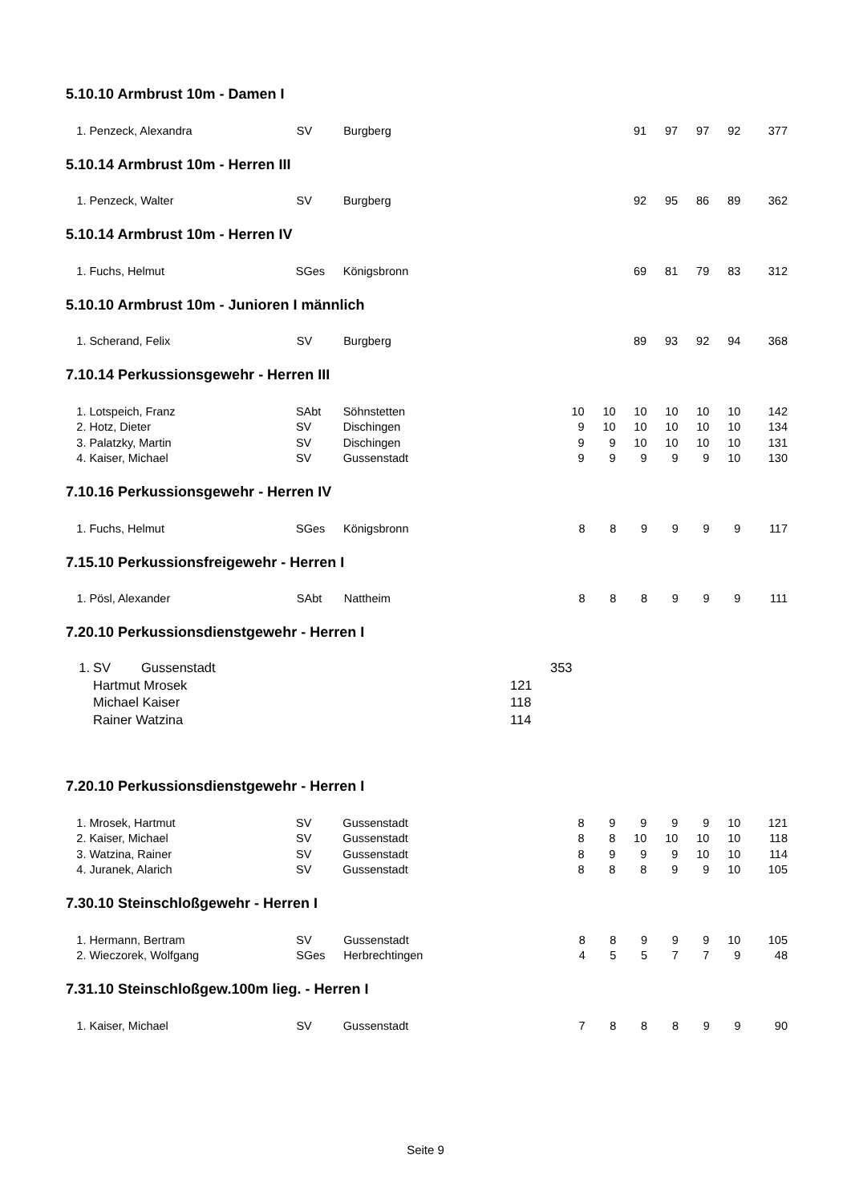5.10.10 Armbrust 10m - Damen I
| 1. | Penzeck, Alexandra | SV | Burgberg | | | | | 91 | 97 | 97 | 92 | 377 |
5.10.14 Armbrust 10m - Herren III
| 1. | Penzeck, Walter | SV | Burgberg | | | | | 92 | 95 | 86 | 89 | 362 |
5.10.14 Armbrust 10m - Herren IV
| 1. | Fuchs, Helmut | SGes | Königsbronn | | | | | 69 | 81 | 79 | 83 | 312 |
5.10.10 Armbrust 10m - Junioren I männlich
| 1. | Scherand, Felix | SV | Burgberg | | | | | 89 | 93 | 92 | 94 | 368 |
7.10.14 Perkussionsgewehr - Herren III
| 1. | Lotspeich, Franz | SAbt | Söhnstetten | | | 10 | 10 | 10 | 10 | 10 | 10 | 142 |
| 2. | Hotz, Dieter | SV | Dischingen | | | 9 | 10 | 10 | 10 | 10 | 10 | 134 |
| 3. | Palatzky, Martin | SV | Dischingen | | | 9 | 9 | 10 | 10 | 10 | 10 | 131 |
| 4. | Kaiser, Michael | SV | Gussenstadt | | | 9 | 9 | 9 | 9 | 9 | 10 | 130 |
7.10.16 Perkussionsgewehr - Herren IV
| 1. | Fuchs, Helmut | SGes | Königsbronn | | | 8 | 8 | 9 | 9 | 9 | 9 | 117 |
7.15.10 Perkussionsfreigewehr - Herren I
| 1. | Pösl, Alexander | SAbt | Nattheim | | | 8 | 8 | 8 | 9 | 9 | 9 | 111 |
7.20.10 Perkussionsdienstgewehr - Herren I
| 1. | SV | Gussenstadt | | 353 |
| | Hartmut Mrosek | | 121 | |
| | Michael Kaiser | | 118 | |
| | Rainer Watzina | | 114 | |
7.20.10 Perkussionsdienstgewehr - Herren I
| 1. | Mrosek, Hartmut | SV | Gussenstadt | | | 8 | 9 | 9 | 9 | 9 | 10 | 121 |
| 2. | Kaiser, Michael | SV | Gussenstadt | | | 8 | 8 | 10 | 10 | 10 | 10 | 118 |
| 3. | Watzina, Rainer | SV | Gussenstadt | | | 8 | 9 | 9 | 9 | 10 | 10 | 114 |
| 4. | Juranek, Alarich | SV | Gussenstadt | | | 8 | 8 | 8 | 9 | 9 | 10 | 105 |
7.30.10 Steinschloßgewehr - Herren I
| 1. | Hermann, Bertram | SV | Gussenstadt | | | 8 | 8 | 9 | 9 | 9 | 10 | 105 |
| 2. | Wieczorek, Wolfgang | SGes | Herbrechtingen | | | 4 | 5 | 5 | 7 | 7 | 9 | 48 |
7.31.10 Steinschloßgew.100m lieg. - Herren I
| 1. | Kaiser, Michael | SV | Gussenstadt | | | 7 | 8 | 8 | 8 | 9 | 9 | 90 |
Seite 9